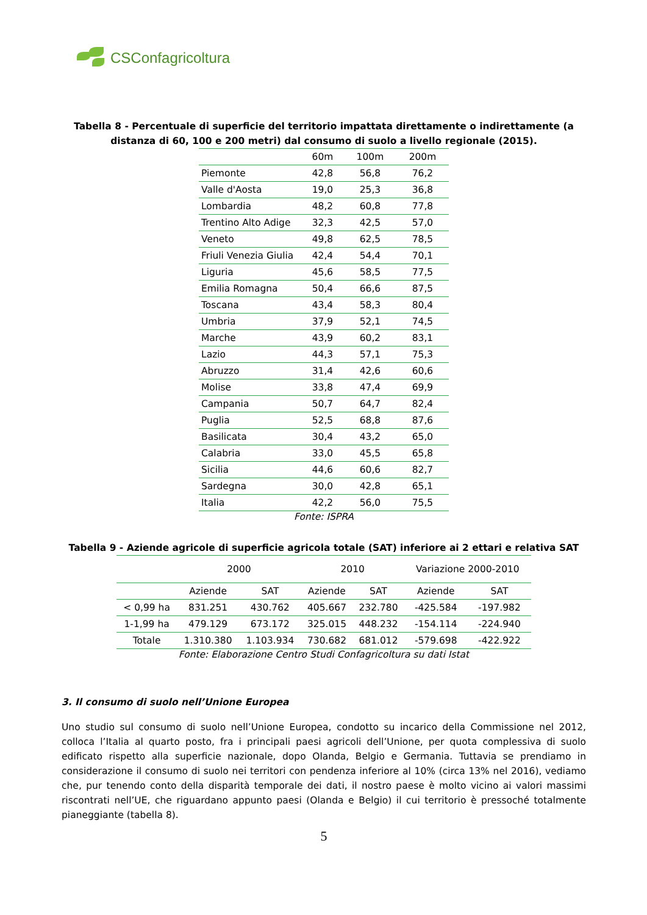CSConfagricoltura
Tabella 8 - Percentuale di superficie del territorio impattata direttamente o indirettamente (a distanza di 60, 100 e 200 metri) dal consumo di suolo a livello regionale (2015).
| | 60m | 100m | 200m |
| --- | --- | --- | --- |
| Piemonte | 42,8 | 56,8 | 76,2 |
| Valle d'Aosta | 19,0 | 25,3 | 36,8 |
| Lombardia | 48,2 | 60,8 | 77,8 |
| Trentino Alto Adige | 32,3 | 42,5 | 57,0 |
| Veneto | 49,8 | 62,5 | 78,5 |
| Friuli Venezia Giulia | 42,4 | 54,4 | 70,1 |
| Liguria | 45,6 | 58,5 | 77,5 |
| Emilia Romagna | 50,4 | 66,6 | 87,5 |
| Toscana | 43,4 | 58,3 | 80,4 |
| Umbria | 37,9 | 52,1 | 74,5 |
| Marche | 43,9 | 60,2 | 83,1 |
| Lazio | 44,3 | 57,1 | 75,3 |
| Abruzzo | 31,4 | 42,6 | 60,6 |
| Molise | 33,8 | 47,4 | 69,9 |
| Campania | 50,7 | 64,7 | 82,4 |
| Puglia | 52,5 | 68,8 | 87,6 |
| Basilicata | 30,4 | 43,2 | 65,0 |
| Calabria | 33,0 | 45,5 | 65,8 |
| Sicilia | 44,6 | 60,6 | 82,7 |
| Sardegna | 30,0 | 42,8 | 65,1 |
| Italia | 42,2 | 56,0 | 75,5 |
Fonte: ISPRA
Tabella 9 - Aziende agricole di superficie agricola totale (SAT) inferiore ai 2 ettari e relativa SAT
| | 2000 | | 2010 | | Variazione 2000-2010 | |
| --- | --- | --- | --- | --- | --- | --- |
| | Aziende | SAT | Aziende | SAT | Aziende | SAT |
| < 0,99 ha | 831.251 | 430.762 | 405.667 | 232.780 | -425.584 | -197.982 |
| 1-1,99 ha | 479.129 | 673.172 | 325.015 | 448.232 | -154.114 | -224.940 |
| Totale | 1.310.380 | 1.103.934 | 730.682 | 681.012 | -579.698 | -422.922 |
Fonte: Elaborazione Centro Studi Confagricoltura su dati Istat
3. Il consumo di suolo nell’Unione Europea
Uno studio sul consumo di suolo nell’Unione Europea, condotto su incarico della Commissione nel 2012, colloca l’Italia al quarto posto, fra i principali paesi agricoli dell’Unione, per quota complessiva di suolo edificato rispetto alla superficie nazionale, dopo Olanda, Belgio e Germania. Tuttavia se prendiamo in considerazione il consumo di suolo nei territori con pendenza inferiore al 10% (circa 13% nel 2016), vediamo che, pur tenendo conto della disparità temporale dei dati, il nostro paese è molto vicino ai valori massimi riscontrati nell’UE, che riguardano appunto paesi (Olanda e Belgio) il cui territorio è pressoché totalmente pianeggiante (tabella 8).
5